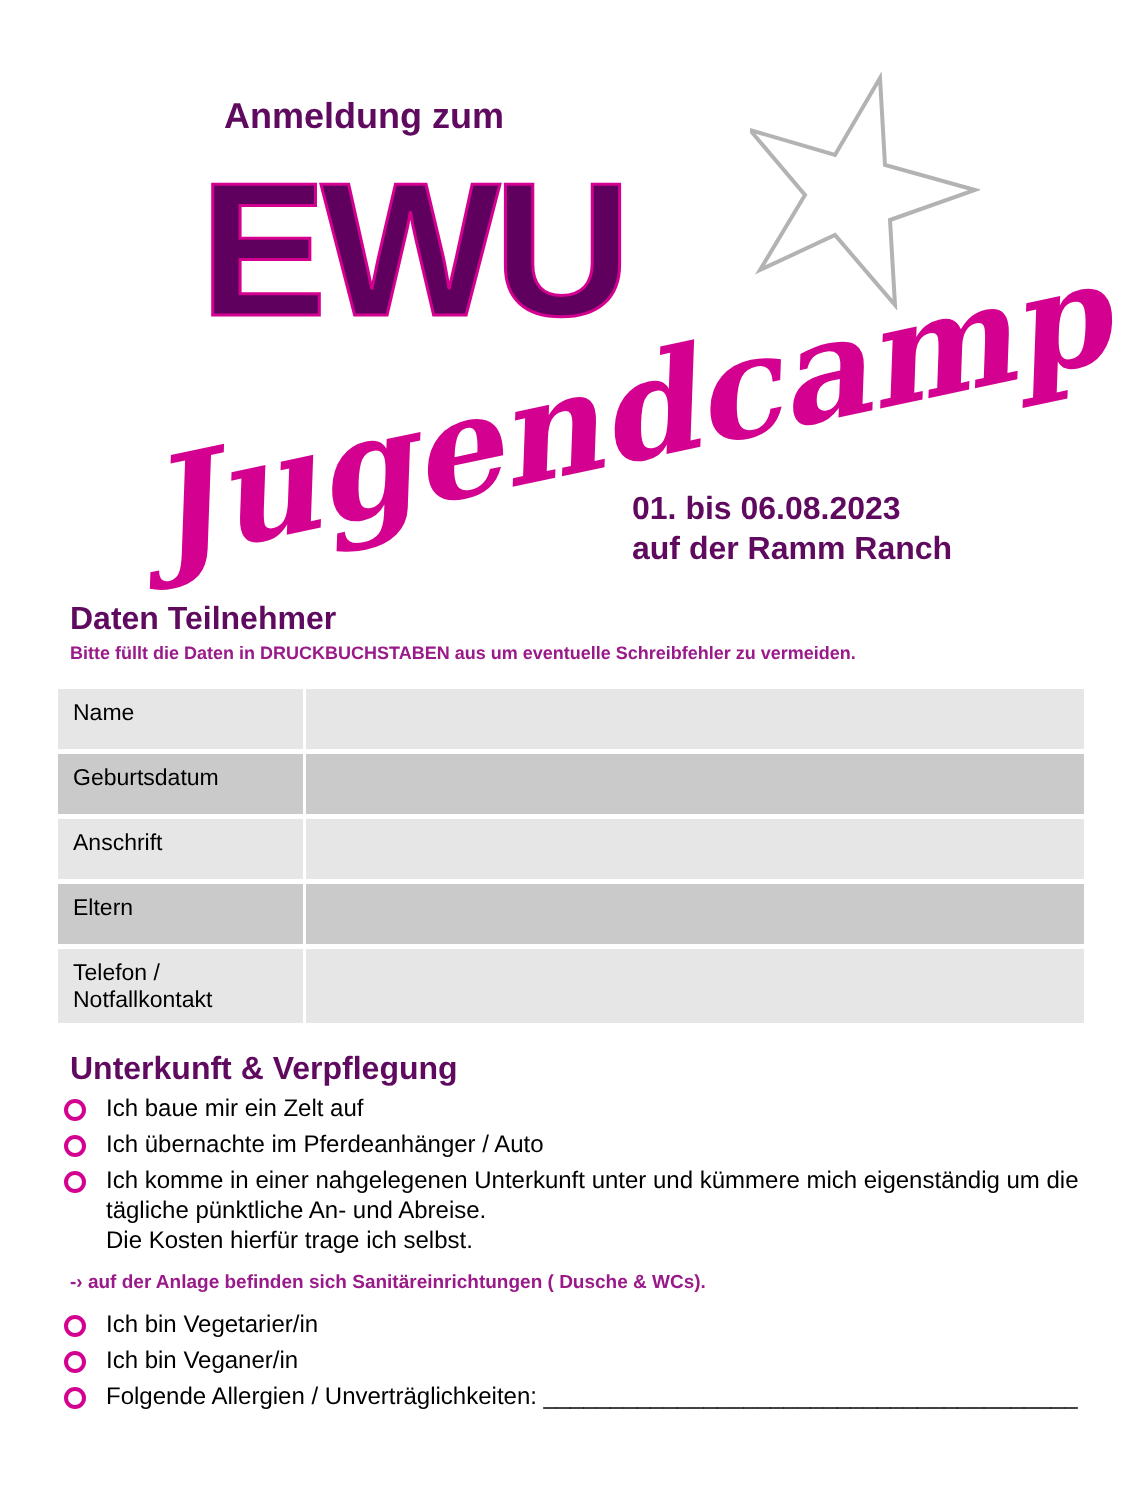Anmeldung zum
EWU
Jugendcamp
01. bis 06.08.2023
auf der Ramm Ranch
Daten Teilnehmer
Bitte füllt die Daten in DRUCKBUCHSTABEN aus um eventuelle Schreibfehler zu vermeiden.
| Name | |
| Geburtsdatum | |
| Anschrift | |
| Eltern | |
| Telefon / Notfallkontakt | |
Unterkunft & Verpflegung
Ich baue mir ein Zelt auf
Ich übernachte im Pferdeanhänger / Auto
Ich komme in einer nahgelegenen Unterkunft unter und kümmere mich eigenständig um die tägliche pünktliche An- und Abreise.
Die Kosten hierfür trage ich selbst.
-› auf der Anlage befinden sich Sanitäreinrichtungen ( Dusche & WCs).
Ich bin Vegetarier/in
Ich bin Veganer/in
Folgende Allergien / Unverträglichkeiten: ________________________________________